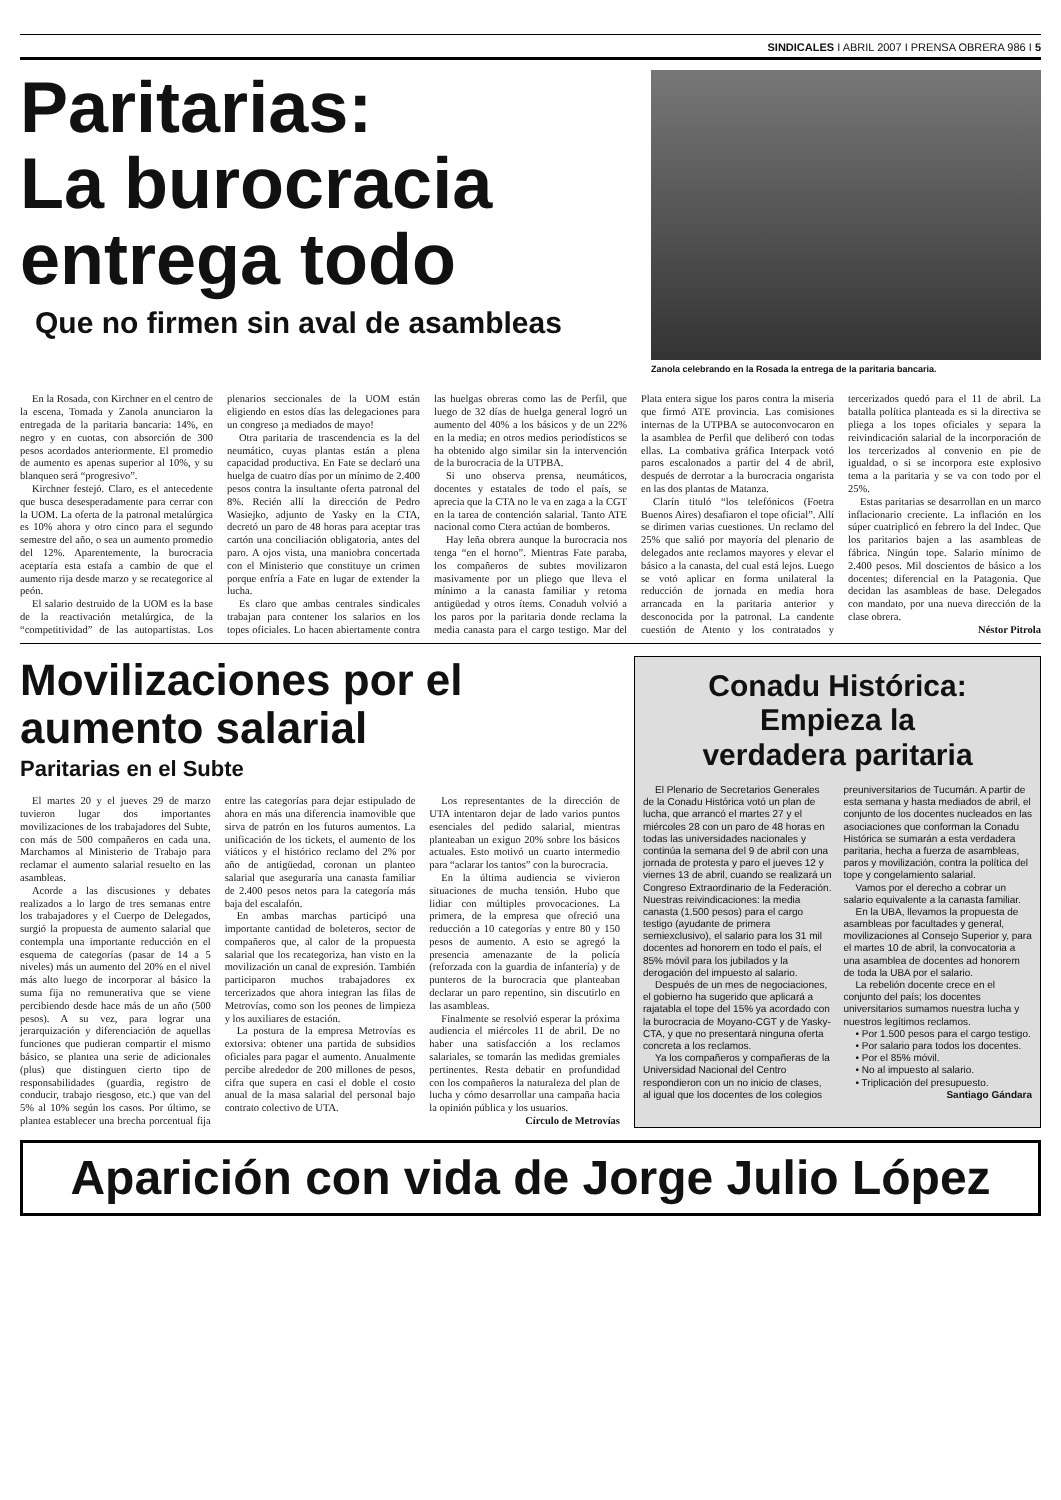SINDICALES I ABRIL 2007 I PRENSA OBRERA 986 I 5
Paritarias:
La burocracia
entrega todo
Que no firmen sin aval de asambleas
Zanola celebrando en la Rosada la entrega de la paritaria bancaria.
En la Rosada, con Kirchner en el centro de la escena, Tomada y Zanola anunciaron la entregada de la paritaria bancaria: 14%, en negro y en cuotas, con absorción de 300 pesos acordados anteriormente. El promedio de aumento es apenas superior al 10%, y su blanqueo será “progresivo”.
Kirchner festejó. Claro, es el antecedente que busca desesperadamente para cerrar con la UOM. La oferta de la patronal metalúrgica es 10% ahora y otro cinco para el segundo semestre del año, o sea un aumento promedio del 12%. Aparentemente, la burocracia aceptaría esta estafa a cambio de que el aumento rija desde marzo y se recategorice al peón.
El salario destruido de la UOM es la base de la reactivación metalúrgica, de la “competitividad” de las autopartistas. Los plenarios seccionales de la UOM están eligiendo en estos días las delegaciones para un congreso ¡a mediados de mayo!
Otra paritaria de trascendencia es la del neumático, cuyas plantas están a plena capacidad productiva. En Fate se declaró una huelga de cuatro días por un mínimo de 2.400 pesos contra la insultante oferta patronal del 8%. Recién allí la dirección de Pedro Wasiejko, adjunto de Yasky en la CTA, decretó un paro de 48 horas para aceptar tras cartón una conciliación obligatoria, antes del paro. A ojos vista, una maniobra concertada con el Ministerio que constituye un crimen porque enfría a Fate en lugar de extender la lucha.
Es claro que ambas centrales sindicales trabajan para contener los salarios en los topes oficiales. Lo hacen abiertamente contra las huelgas obreras como las de Perfil, que luego de 32 días de huelga general logró un aumento del 40% a los básicos y de un 22% en la media; en otros medios periodísticos se ha obtenido algo similar sin la intervención de la burocracia de la UTPBA.
Si uno observa prensa, neumáticos, docentes y estatales de todo el país, se aprecia que la CTA no le va en zaga a la CGT en la tarea de contención salarial. Tanto ATE nacional como Ctera actúan de bomberos.
Hay leña obrera aunque la burocracia nos tenga “en el horno”. Mientras Fate paraba, los compañeros de subtes movilizaron masivamente por un pliego que lleva el mínimo a la canasta familiar y retoma antigüedad y otros ítems. Conaduh volvió a los paros por la paritaria donde reclama la media canasta para el cargo testigo. Mar del Plata entera sigue los paros contra la miseria que firmó ATE provincia. Las comisiones internas de la UTPBA se autoconvocaron en la asamblea de Perfil que deliberó con todas ellas. La combativa gráfica Interpack votó paros escalonados a partir del 4 de abril, después de derrotar a la burocracia ongarista en las dos plantas de Matanza.
Clarín tituló “los telefónicos (Foetra Buenos Aires) desafiaron el tope oficial”. Allí se dirimen varias cuestiones. Un reclamo del 25% que salió por mayoría del plenario de delegados ante reclamos mayores y elevar el básico a la canasta, del cual está lejos. Luego se votó aplicar en forma unilateral la reducción de jornada en media hora arrancada en la paritaria anterior y desconocida por la patronal. La candente cuestión de Atento y los contratados y tercerizados quedó para el 11 de abril. La batalla política planteada es si la directiva se pliega a los topes oficiales y separa la reivindicación salarial de la incorporación de los tercerizados al convenio en pie de igualdad, o si se incorpora este explosivo tema a la paritaria y se va con todo por el 25%.
Estas paritarias se desarrollan en un marco inflacionario creciente. La inflación en los súper cuatriplicó en febrero la del Indec. Que los paritarios bajen a las asambleas de fábrica. Ningún tope. Salario mínimo de 2.400 pesos. Mil doscientos de básico a los docentes; diferencial en la Patagonia. Que decidan las asambleas de base. Delegados con mandato, por una nueva dirección de la clase obrera.
Néstor Pitrola
Movilizaciones por el aumento salarial
Paritarias en el Subte
El martes 20 y el jueves 29 de marzo tuvieron lugar dos importantes movilizaciones de los trabajadores del Subte, con más de 500 compañeros en cada una. Marchamos al Ministerio de Trabajo para reclamar el aumento salarial resuelto en las asambleas.
Acorde a las discusiones y debates realizados a lo largo de tres semanas entre los trabajadores y el Cuerpo de Delegados, surgió la propuesta de aumento salarial que contempla una importante reducción en el esquema de categorías (pasar de 14 a 5 niveles) más un aumento del 20% en el nivel más alto luego de incorporar al básico la suma fija no remunerativa que se viene percibiendo desde hace más de un año (500 pesos). A su vez, para lograr una jerarquización y diferenciación de aquellas funciones que pudieran compartir el mismo básico, se plantea una serie de adicionales (plus) que distinguen cierto tipo de responsabilidades (guardia, registro de conducir, trabajo riesgoso, etc.) que van del 5% al 10% según los casos. Por último, se plantea establecer una brecha porcentual fija entre las categorías para dejar estipulado de ahora en más una diferencia inamovible que sirva de patrón en los futuros aumentos. La unificación de los tickets, el aumento de los viáticos y el histórico reclamo del 2% por año de antigüedad, coronan un planteo salarial que aseguraría una canasta familiar de 2.400 pesos netos para la categoría más baja del escalafón.
En ambas marchas participó una importante cantidad de boleteros, sector de compañeros que, al calor de la propuesta salarial que los recategoriza, han visto en la movilización un canal de expresión. También participaron muchos trabajadores ex tercerizados que ahora integran las filas de Metrovías, como son los peones de limpieza y los auxiliares de estación.
La postura de la empresa Metrovías es extorsiva: obtener una partida de subsidios oficiales para pagar el aumento. Anualmente percibe alrededor de 200 millones de pesos, cifra que supera en casi el doble el costo anual de la masa salarial del personal bajo contrato colectivo de UTA.
Los representantes de la dirección de UTA intentaron dejar de lado varios puntos esenciales del pedido salarial, mientras planteaban un exiguo 20% sobre los básicos actuales. Esto motivó un cuarto intermedio para “aclarar los tantos” con la burocracia.
En la última audiencia se vivieron situaciones de mucha tensión. Hubo que lidiar con múltiples provocaciones. La primera, de la empresa que ofreció una reducción a 10 categorías y entre 80 y 150 pesos de aumento. A esto se agregó la presencia amenazante de la policía (reforzada con la guardia de infantería) y de punteros de la burocracia que planteaban declarar un paro repentino, sin discutirlo en las asambleas.
Finalmente se resolvió esperar la próxima audiencia el miércoles 11 de abril. De no haber una satisfacción a los reclamos salariales, se tomarán las medidas gremiales pertinentes. Resta debatir en profundidad con los compañeros la naturaleza del plan de lucha y cómo desarrollar una campaña hacia la opinión pública y los usuarios.
Círculo de Metrovías
Conadu Histórica:
Empieza la
verdadera paritaria
El Plenario de Secretarios Generales de la Conadu Histórica votó un plan de lucha, que arrancó el martes 27 y el miércoles 28 con un paro de 48 horas en todas las universidades nacionales y continúa la semana del 9 de abril con una jornada de protesta y paro el jueves 12 y viernes 13 de abril, cuando se realizará un Congreso Extraordinario de la Federación. Nuestras reivindicaciones: la media canasta (1.500 pesos) para el cargo testigo (ayudante de primera semiexclusivo), el salario para los 31 mil docentes ad honorem en todo el país, el 85% móvil para los jubilados y la derogación del impuesto al salario.
Después de un mes de negociaciones, el gobierno ha sugerido que aplicará a rajatabla el tope del 15% ya acordado con la burocracia de Moyano-CGT y de Yasky-CTA, y que no presentará ninguna oferta concreta a los reclamos.
Ya los compañeros y compañeras de la Universidad Nacional del Centro respondieron con un no inicio de clases, al igual que los docentes de los colegios preuniversitarios de Tucumán. A partir de esta semana y hasta mediados de abril, el conjunto de los docentes nucleados en las asociaciones que conforman la Conadu Histórica se sumarán a esta verdadera paritaria, hecha a fuerza de asambleas, paros y movilización, contra la política del tope y congelamiento salarial.
Vamos por el derecho a cobrar un salario equivalente a la canasta familiar.
En la UBA, llevamos la propuesta de asambleas por facultades y general, movilizaciones al Consejo Superior y, para el martes 10 de abril, la convocatoria a una asamblea de docentes ad honorem de toda la UBA por el salario.
La rebelión docente crece en el conjunto del país; los docentes universitarios sumamos nuestra lucha y nuestros legítimos reclamos.
• Por 1.500 pesos para el cargo testigo.
• Por salario para todos los docentes.
• Por el 85% móvil.
• No al impuesto al salario.
• Triplicación del presupuesto.
Santiago Gándara
Aparición con vida de Jorge Julio López